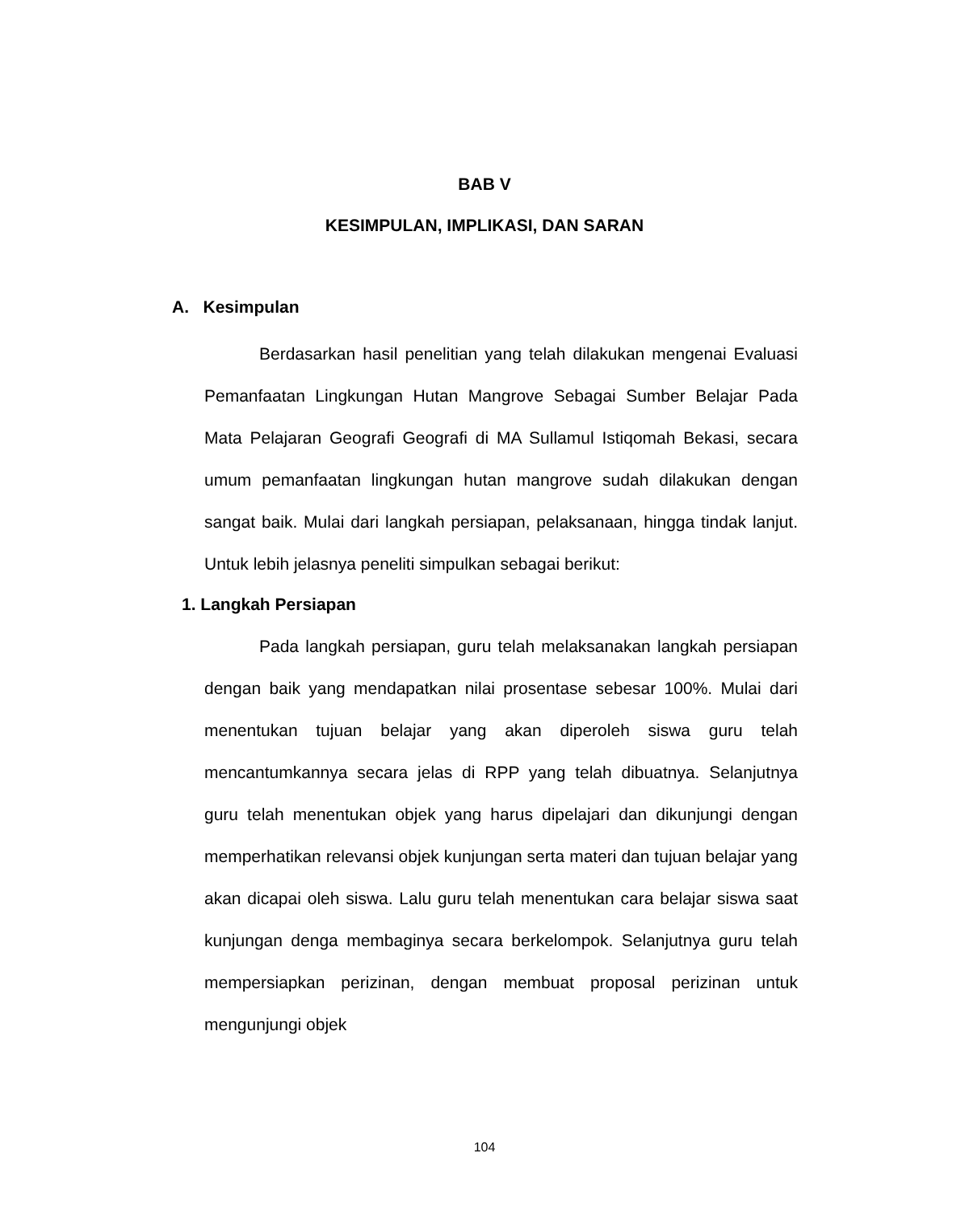BAB V
KESIMPULAN, IMPLIKASI, DAN SARAN
A. Kesimpulan
Berdasarkan hasil penelitian yang telah dilakukan mengenai Evaluasi Pemanfaatan Lingkungan Hutan Mangrove Sebagai Sumber Belajar Pada Mata Pelajaran Geografi Geografi di MA Sullamul Istiqomah Bekasi, secara umum pemanfaatan lingkungan hutan mangrove sudah dilakukan dengan sangat baik. Mulai dari langkah persiapan, pelaksanaan, hingga tindak lanjut. Untuk lebih jelasnya peneliti simpulkan sebagai berikut:
1. Langkah Persiapan
Pada langkah persiapan, guru telah melaksanakan langkah persiapan dengan baik yang mendapatkan nilai prosentase sebesar 100%. Mulai dari menentukan tujuan belajar yang akan diperoleh siswa guru telah mencantumkannya secara jelas di RPP yang telah dibuatnya. Selanjutnya guru telah menentukan objek yang harus dipelajari dan dikunjungi dengan memperhatikan relevansi objek kunjungan serta materi dan tujuan belajar yang akan dicapai oleh siswa. Lalu guru telah menentukan cara belajar siswa saat kunjungan denga membaginya secara berkelompok. Selanjutnya guru telah mempersiapkan perizinan, dengan membuat proposal perizinan untuk mengunjungi objek
104